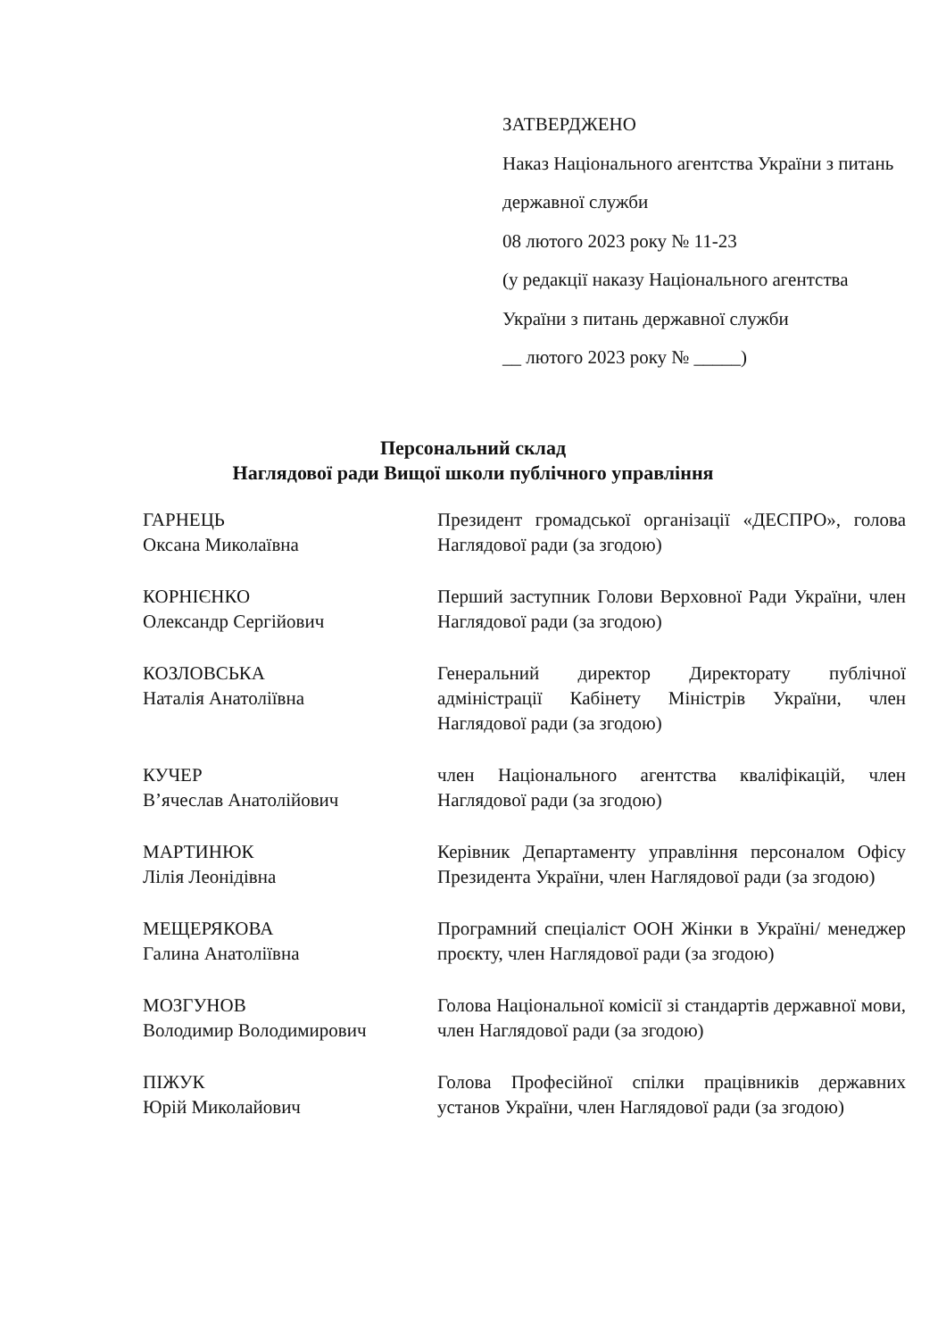ЗАТВЕРДЖЕНО
Наказ Національного агентства України з питань державної служби
08 лютого 2023 року № 11-23
(у редакції наказу Національного агентства України з питань державної служби
__ лютого 2023 року № _____)
Персональний склад
Наглядової ради Вищої школи публічного управління
ГАРНЕЦЬ
Оксана Миколаївна
Президент громадської організації «ДЕСПРО», голова Наглядової ради (за згодою)
КОРНІЄНКО
Олександр Сергійович
Перший заступник Голови Верховної Ради України, член Наглядової ради (за згодою)
КОЗЛОВСЬКА
Наталія Анатоліївна
Генеральний директор Директорату публічної адміністрації Кабінету Міністрів України, член Наглядової ради (за згодою)
КУЧЕР
В’ячеслав Анатолійович
член Національного агентства кваліфікацій, член Наглядової ради (за згодою)
МАРТИНЮК
Лілія Леонідівна
Керівник Департаменту управління персоналом Офісу Президента України, член Наглядової ради (за згодою)
МЕЩЕРЯКОВА
Галина Анатоліївна
Програмний спеціаліст ООН Жінки в Україні/ менеджер проєкту, член Наглядової ради (за згодою)
МОЗГУНОВ
Володимир Володимирович
Голова Національної комісії зі стандартів державної мови, член Наглядової ради (за згодою)
ПІЖУК
Юрій Миколайович
Голова Професійної спілки працівників державних установ України, член Наглядової ради (за згодою)